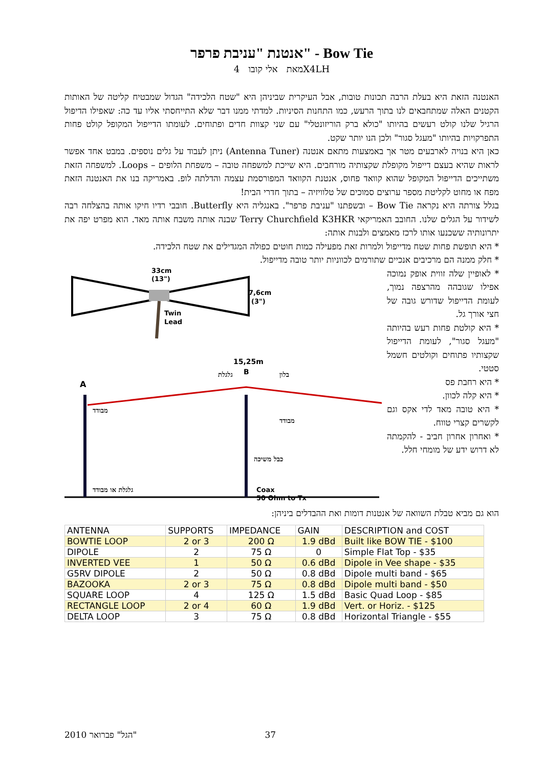אנטנת "עניבת פרפר" - Bow Tie
מאת אלי קובו 4X4LH
האנטנה הזאת היא בעלת הרבה תכונות טובות, אבל העיקרית שביניהן היא "שטח הלכידה" הגדול שמבטיח קליטה של האותות הקטנים האלה שמתחבאים לנו בתוך הרעש, כמו התחנות הסיניות. למדתי ממנו דבר שלא התייחסתי אליו עד כה: שאפילו הדיפול הרגיל שלנו קולט רעשים בהיותו "כולא ברק הוריזונטלי" עם שני קצוות חדים ופתוחים. לעומתו הדייפול המקופל קולט פחות התפרקויות בהיותו "מעגל סגור" ולכן הנו יותר שקט.
כאן היא בנויה לארבעים מטר אך באמצעות מתאם אנטנה (Antenna Tuner) ניתן לעבוד על גלים נוספים. במבט אחד אפשר לראות שהיא בעצם דייפול מקופלת שקצותיה מורחבים. היא שייכת למשפחה טובה – משפחת הלופים – Loops. למשפחה הזאת משתייכים הדייפול המקופל שהוא קוואד פחוס, אנטנת הקוואד המפורסמת עצמה והדלתה לופ. באמריקה בנו את האנטנה הזאת מפח או מחוט לקליטת מספר ערוצים סמוכים של טלוויזיה – בתוך חדרי הבית!
בגלל צורתה היא נקראה Bow Tie – ובשפתנו "עניבת פרפר". באנגליה היא Butterfly. חובבי רדיו חיקו אותה בהצלחה רבה לשידור על הגלים שלנו. החובב האמריקאי Terry Churchfield K3HKR שבנה אותה משבח אותה מאד. הוא מפרט יפה את יתרונותיה ששכנעו אותו לרכז מאמצים ולבנות אותה:
* היא תופשת פחות שטח מדייפול ולמרות זאת מפעילה כמות חוטים כפולה המגדילים את שטח הלכידה.
* חלק ממנה הם מרכיבים אנכיים שתורמים לכווניות יותר טובה מדייפול.
* לאופיין שלה זווית אופק נמוכה אפילו שגובהה מהרצפה נמוך, לעומת הדייפול שדורש גובה של חצי אורך גל.
* היא קולטת פחות רעש בהיותה "מעגל סגור", לעומת הדייפול שקצותיו פתוחים וקולטים חשמל סטטי.
* היא רחבת פס
* היא קלה לכוון.
* היא טובה מאד לדי אקס וגם לקשרים קצרי טווח.
* ואחרון אחרון חביב - להקמתה לא דרוש ידע של מומחי חלל.
33cm
(13")
7,6cm
(3")
Twin
Lead
15,25m
A
B
גלגלת
בלון
מבודד
מבודד
כבל משיכה
גלגלת או מבודד
Coax
50 Ohm to Tx
הוא גם מביא טבלת השוואה של אנטנות דומות ואת ההבדלים ביניהן:
| ANTENNA | SUPPORTS | IMPEDANCE | GAIN | DESCRIPTION and COST |
| --- | --- | --- | --- | --- |
| BOWTIE LOOP | 2 or 3 | 200 Ω | 1.9 dBd | Built like BOW TIE - $100 |
| DIPOLE | 2 | 75 Ω | 0 | Simple Flat Top - $35 |
| INVERTED VEE | 1 | 50 Ω | 0.6 dBd | Dipole in Vee shape - $35 |
| G5RV DIPOLE | 2 | 50 Ω | 0.8 dBd | Dipole multi band - $65 |
| BAZOOKA | 2 or 3 | 75 Ω | 0.8 dBd | Dipole multi band - $50 |
| SQUARE LOOP | 4 | 125 Ω | 1.5 dBd | Basic Quad Loop - $85 |
| RECTANGLE LOOP | 2 or 4 | 60 Ω | 1.9 dBd | Vert. or Horiz. - $125 |
| DELTA LOOP | 3 | 75 Ω | 0.8 dBd | Horizontal Triangle - $55 |
"הגל" פברואר 2010 37